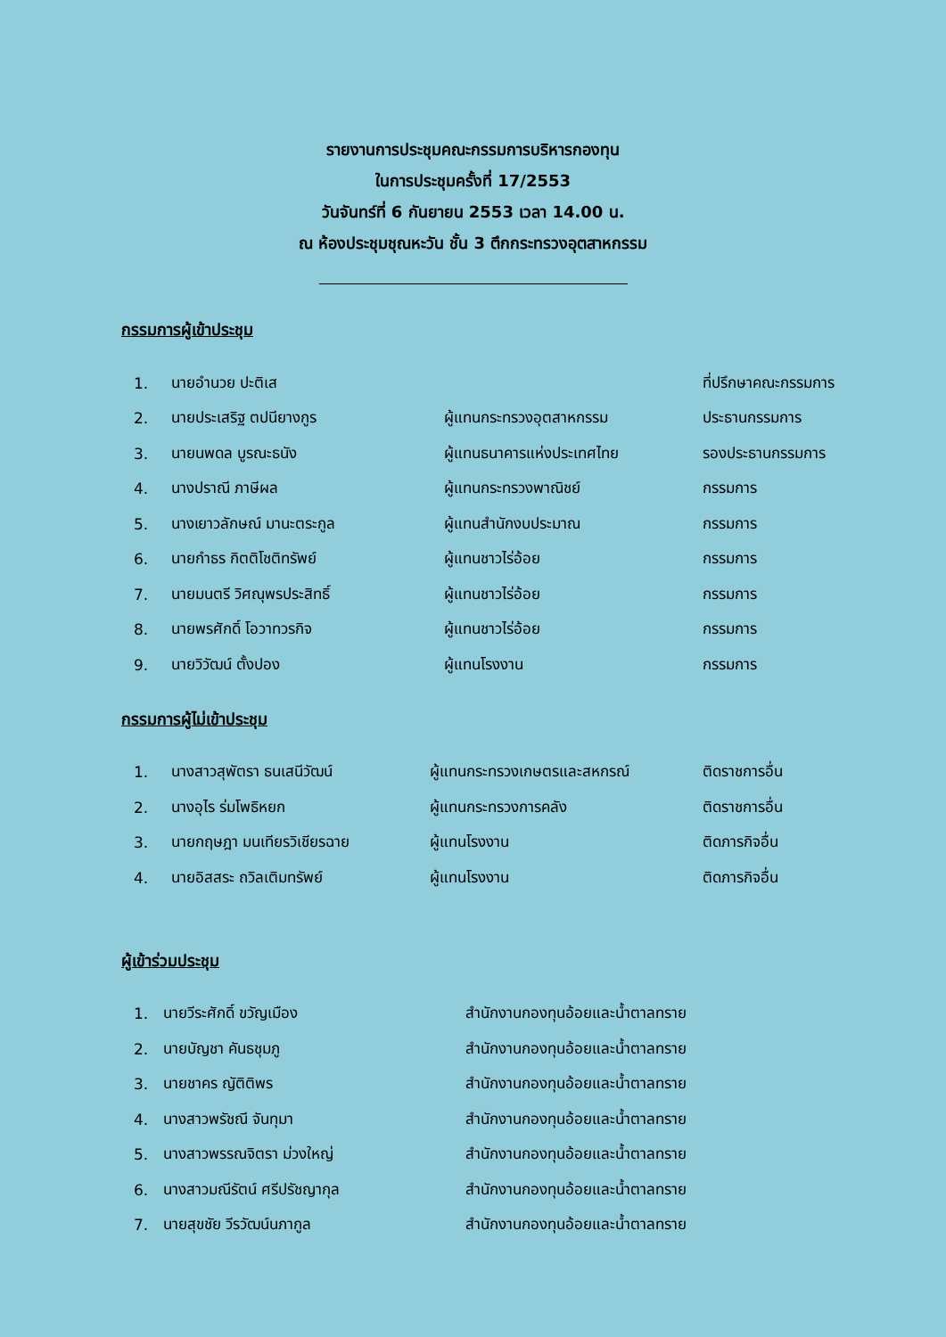รายงานการประชุมคณะกรรมการบริหารกองทุน
ในการประชุมครั้งที่ 17/2553
วันจันทร์ที่ 6 กันยายน 2553 เวลา 14.00 น.
ณ ห้องประชุมชุณหะวัน ชั้น 3 ตึกกระทรวงอุตสาหกรรม
กรรมการผู้เข้าประชุม
| 1. | นายอำนวย ปะติเส | | ที่ปรึกษาคณะกรรมการ |
| 2. | นายประเสริฐ ตปนียางกูร | ผู้แทนกระทรวงอุตสาหกรรม | ประธานกรรมการ |
| 3. | นายนพดล บูรณะธนัง | ผู้แทนธนาคารแห่งประเทศไทย | รองประธานกรรมการ |
| 4. | นางปราณี ภาษีผล | ผู้แทนกระทรวงพาณิชย์ | กรรมการ |
| 5. | นางเยาวลักษณ์ มานะตระกูล | ผู้แทนสำนักงบประมาณ | กรรมการ |
| 6. | นายกำธร กิตติโชติทรัพย์ | ผู้แทนชาวไร่อ้อย | กรรมการ |
| 7. | นายมนตรี วิศณุพรประสิทธิ์ | ผู้แทนชาวไร่อ้อย | กรรมการ |
| 8. | นายพรศักดิ์ โอวาทวรกิจ | ผู้แทนชาวไร่อ้อย | กรรมการ |
| 9. | นายวิวัฒน์ ตั้งปอง | ผู้แทนโรงงาน | กรรมการ |
กรรมการผู้ไม่เข้าประชุม
| 1. | นางสาวสุพัตรา ธนเสนีวัฒน์ | ผู้แทนกระทรวงเกษตรและสหกรณ์ | ติดราชการอื่น |
| 2. | นางอุไร ร่มโพธิหยก | ผู้แทนกระทรวงการคลัง | ติดราชการอื่น |
| 3. | นายกฤษฎา มนเทียรวิเชียรฉาย | ผู้แทนโรงงาน | ติดภารกิจอื่น |
| 4. | นายอิสสระ ถวิลเติมทรัพย์ | ผู้แทนโรงงาน | ติดภารกิจอื่น |
ผู้เข้าร่วมประชุม
| 1. | นายวีระศักดิ์ ขวัญเมือง | สำนักงานกองทุนอ้อยและน้ำตาลทราย |
| 2. | นายบัญชา คันธชุมภู | สำนักงานกองทุนอ้อยและน้ำตาลทราย |
| 3. | นายชาคร ญัติติพร | สำนักงานกองทุนอ้อยและน้ำตาลทราย |
| 4. | นางสาวพรัชณี จันทุมา | สำนักงานกองทุนอ้อยและน้ำตาลทราย |
| 5. | นางสาวพรรณจิตรา ม่วงใหญ่ | สำนักงานกองทุนอ้อยและน้ำตาลทราย |
| 6. | นางสาวมณีรัตน์ ศรีปรัชญากุล | สำนักงานกองทุนอ้อยและน้ำตาลทราย |
| 7. | นายสุขชัย วีรวัฒน์นภากูล | สำนักงานกองทุนอ้อยและน้ำตาลทราย |